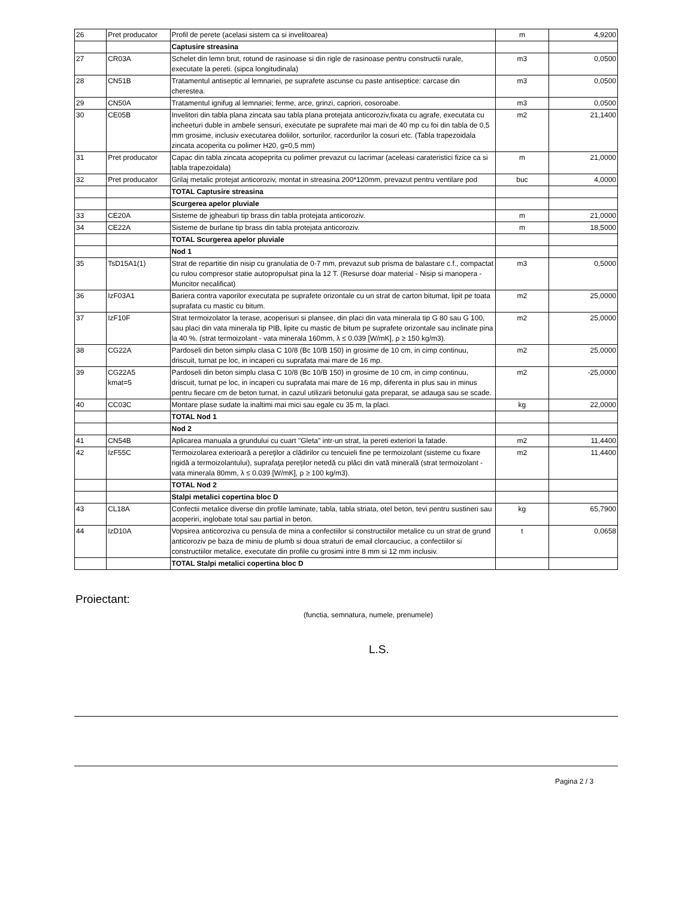| 26 | Pret producator | Profil de perete (acelasi sistem ca si invelitoarea) | m | 4,9200 |
| | | Captusire streasina | | |
| 27 | CR03A | Schelet din lemn brut, rotund de rasinoase si din rigle de rasinoase pentru constructii rurale, executate la pereti. (sipca longitudinala) | m3 | 0,0500 |
| 28 | CN51B | Tratamentul antiseptic al lemnariei, pe suprafete ascunse cu paste antiseptice: carcase din cherestea. | m3 | 0,0500 |
| 29 | CN50A | Tratamentul ignifug al lemnariei; ferme, arce, grinzi, capriori, cosoroabe. | m3 | 0,0500 |
| 30 | CE05B | Invelitori din tabla plana zincata sau tabla plana protejata anticoroziv,fixata cu agrafe, executata cu incheeturi duble in ambele sensuri, executate pe suprafete mai mari de 40 mp cu foi din tabla de 0,5 mm grosime, inclusiv executarea doliilor, sorturilor, racordurilor la cosuri etc. (Tabla trapezoidala zincata acoperita cu polimer H20, g=0,5 mm) | m2 | 21,1400 |
| 31 | Pret producator | Capac din tabla zincata acopeprita cu polimer prevazut cu lacrimar (aceleasi carateristici fizice ca si tabla trapezoidala) | m | 21,0000 |
| 32 | Pret producator | Grilaj metalic protejat anticoroziv, montat in streasina 200*120mm, prevazut pentru ventilare pod | buc | 4,0000 |
| | | TOTAL Captusire streasina | | |
| | | Scurgerea apelor pluviale | | |
| 33 | CE20A | Sisteme de jgheaburi tip brass din tabla protejata anticoroziv. | m | 21,0000 |
| 34 | CE22A | Sisteme de burlane tip brass din tabla protejata anticoroziv. | m | 18,5000 |
| | | TOTAL Scurgerea apelor pluviale | | |
| | | Nod 1 | | |
| 35 | TsD15A1(1) | Strat de repartitie din nisip cu granulatia de 0-7 mm, prevazut sub prisma de balastare c.f., compactat cu rulou compresor statie autopropulsat pina la 12 T. (Resurse doar material - Nisip si manopera - Muncitor necalificat) | m3 | 0,5000 |
| 36 | IzF03A1 | Bariera contra vaporilor executata pe suprafete orizontale cu un strat de carton bitumat, lipit pe toata suprafata cu mastic cu bitum. | m2 | 25,0000 |
| 37 | IzF10F | Strat termoizolator la terase, acoperisuri si plansee, din placi din vata minerala tip G 80 sau G 100, sau placi din vata minerala tip PIB, lipite cu mastic de bitum pe suprafete orizontale sau inclinate pina la 40 %. (strat termoizolant - vata minerala 160mm, λ ≤ 0.039 [W/mK], ρ ≥ 150 kg/m3). | m2 | 25,0000 |
| 38 | CG22A | Pardoseli din beton simplu clasa C 10/8 (Bc 10/B 150) in grosime de 10 cm, in cimp continuu, driscuit, turnat pe loc, in incaperi cu suprafata mai mare de 16 mp. | m2 | 25,0000 |
| 39 | CG22A5 kmat=5 | Pardoseli din beton simplu clasa C 10/8 (Bc 10/B 150) in grosime de 10 cm, in cimp continuu, driscuit, turnat pe loc, in incaperi cu suprafata mai mare de 16 mp, diferenta in plus sau in minus pentru fiecare cm de beton turnat, in cazul utilizarii betonului gata preparat, se adauga sau se scade. | m2 | -25,0000 |
| 40 | CC03C | Montare plase sudate la inaltimi mai mici sau egale cu 35 m, la placi. | kg | 22,0000 |
| | | TOTAL Nod 1 | | |
| | | Nod 2 | | |
| 41 | CN54B | Aplicarea manuala a grundului cu cuart "Gleta" intr-un strat, la pereti exteriori la fatade. | m2 | 11,4400 |
| 42 | IzF55C | Termoizolarea exterioară a pereţilor a clădirilor cu tencuieli fine pe termoizolant (sisteme cu fixare rigidă a termoizolantului), suprafaţa pereţilor netedă cu plăci din vată minerală (strat termoizolant - vata minerala 80mm, λ ≤ 0.039 [W/mK], ρ ≥ 100 kg/m3). | m2 | 11,4400 |
| | | TOTAL Nod 2 | | |
| | | Stalpi metalici copertina bloc D | | |
| 43 | CL18A | Confectii metalice diverse din profile laminate, tabla, tabla striata, otel beton, tevi pentru sustineri sau acoperiri, inglobate total sau partial in beton. | kg | 65,7900 |
| 44 | IzD10A | Vopsirea anticoroziva cu pensula de mina a confectiilor si constructiilor metalice cu un strat de grund anticoroziv pe baza de miniu de plumb si doua straturi de email clorcauciuc, a confectiilor si constructiilor metalice, executate din profile cu grosimi intre 8 mm si 12 mm inclusiv. | t | 0,0658 |
| | | TOTAL Stalpi metalici copertina bloc D | | |
Proiectant:
(functia, semnatura, numele, prenumele)
L.S.
Pagina 2 / 3